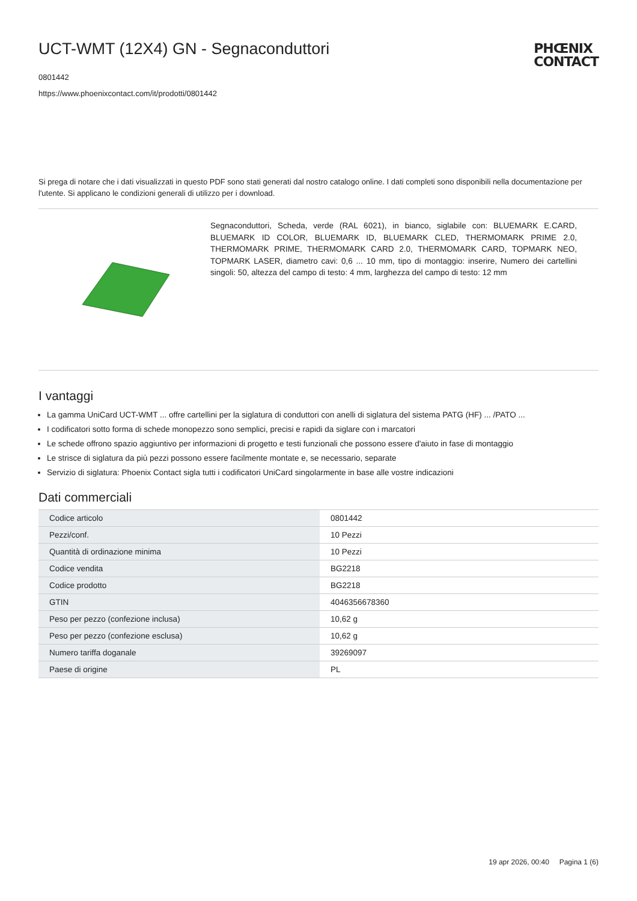UCT-WMT (12X4) GN - Segnaconduttori
PHŒNIX
CONTACT
0801442
https://www.phoenixcontact.com/it/prodotti/0801442
Si prega di notare che i dati visualizzati in questo PDF sono stati generati dal nostro catalogo online. I dati completi sono disponibili nella documentazione per l'utente. Si applicano le condizioni generali di utilizzo per i download.
Segnaconduttori, Scheda, verde (RAL 6021), in bianco, siglabile con: BLUEMARK E.CARD, BLUEMARK ID COLOR, BLUEMARK ID, BLUEMARK CLED, THERMOMARK PRIME 2.0, THERMOMARK PRIME, THERMOMARK CARD 2.0, THERMOMARK CARD, TOPMARK NEO, TOPMARK LASER, diametro cavi: 0,6 ... 10 mm, tipo di montaggio: inserire, Numero dei cartellini singoli: 50, altezza del campo di testo: 4 mm, larghezza del campo di testo: 12 mm
I vantaggi
La gamma UniCard UCT-WMT ... offre cartellini per la siglatura di conduttori con anelli di siglatura del sistema PATG (HF) ... /PATO ...
I codificatori sotto forma di schede monopezzo sono semplici, precisi e rapidi da siglare con i marcatori
Le schede offrono spazio aggiuntivo per informazioni di progetto e testi funzionali che possono essere d'aiuto in fase di montaggio
Le strisce di siglatura da più pezzi possono essere facilmente montate e, se necessario, separate
Servizio di siglatura: Phoenix Contact sigla tutti i codificatori UniCard singolarmente in base alle vostre indicazioni
Dati commerciali
| Codice articolo | 0801442 |
| Pezzi/conf. | 10 Pezzi |
| Quantità di ordinazione minima | 10 Pezzi |
| Codice vendita | BG2218 |
| Codice prodotto | BG2218 |
| GTIN | 4046356678360 |
| Peso per pezzo (confezione inclusa) | 10,62 g |
| Peso per pezzo (confezione esclusa) | 10,62 g |
| Numero tariffa doganale | 39269097 |
| Paese di origine | PL |
19 apr 2026, 00:40 Pagina 1 (6)